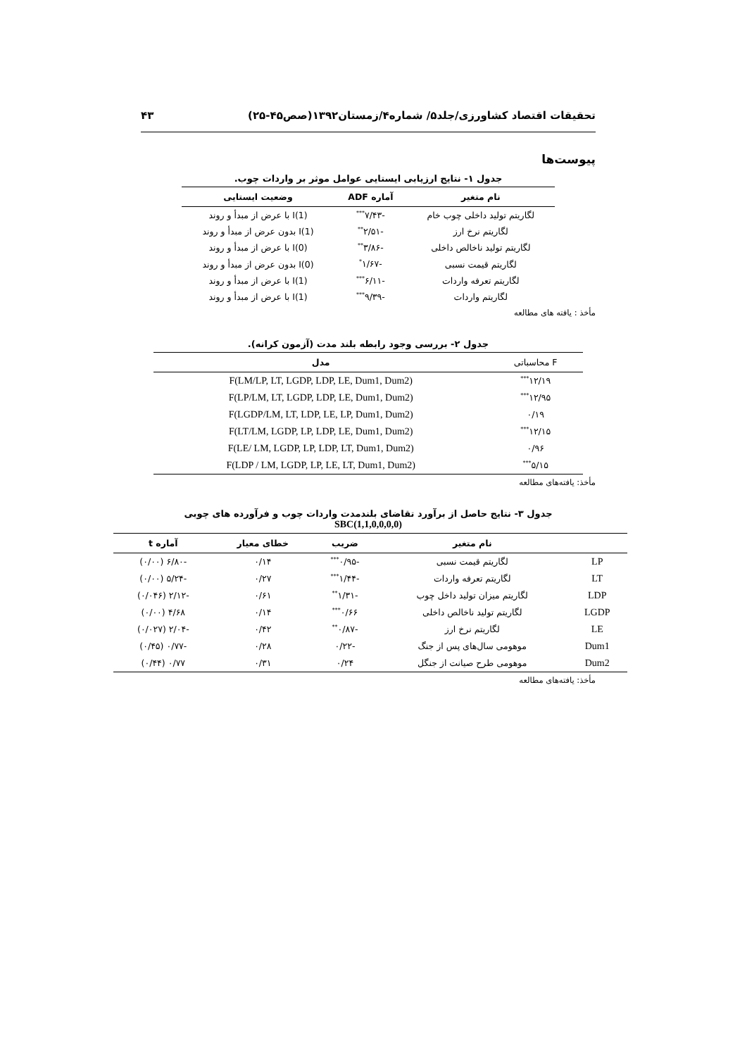تحقیقات اقتصاد کشاورزی/جلد۵/ شماره۴/زمستان۱۳۹۲(صص۴۵-۲۵) ۴۳
پیوست‌ها
جدول ۱- نتایج ارزیابی ایستایی عوامل موثر بر واردات چوب.
| نام متغیر | آماره ADF | وضعیت ایستایی |
| --- | --- | --- |
| لگاریتم تولید داخلی چوب خام | -۷/۴۳<sup>***</sup> | I(1) با عرض از مبدأ و روند |
| لگاریتم نرخ ارز | -۲/۵۱<sup>**</sup> | I(1) بدون عرض از مبدأ و روند |
| لگاریتم تولید ناخالص داخلی | -۳/۸۶<sup>**</sup> | I(0) با عرض از مبدأ و روند |
| لگاریتم قیمت نسبی | -۱/۶۷<sup>*</sup> | I(0) بدون عرض از مبدأ و روند |
| لگاریتم تعرفه واردات | -۶/۱۱<sup>***</sup> | I(1) با عرض از مبدأ و روند |
| لگاریتم واردات | -۹/۳۹<sup>***</sup> | I(1) با عرض از مبدأ و روند |
مأخذ : یافته های مطالعه
جدول ۲- بررسی وجود رابطه بلند مدت (آزمون کرانه).
| F محاسباتی | مدل |
| --- | --- |
| ۱۲/۱۹<sup>***</sup> | F(LM/LP, LT, LGDP, LDP, LE, Dum1, Dum2) |
| ۱۲/۹۵<sup>***</sup> | F(LP/LM, LT, LGDP, LDP, LE, Dum1, Dum2) |
| ۰/۱۹ | F(LGDP/LM, LT, LDP, LE, LP, Dum1, Dum2) |
| ۱۲/۱۵<sup>***</sup> | F(LT/LM, LGDP, LP, LDP, LE, Dum1, Dum2) |
| ۰/۹۶ | F(LE/ LM, LGDP, LP, LDP, LT, Dum1, Dum2) |
| ۵/۱۵<sup>***</sup> | F(LDP / LM, LGDP, LP, LE, LT, Dum1, Dum2) |
مأخذ: یافته‌های مطالعه
جدول ۳- نتایج حاصل از برآورد تقاضای بلندمدت واردات چوب و فرآورده های چوبی
SBC(1,1,0,0,0,0)
| | نام متغیر | ضریب | خطای معیار | آماره t |
| --- | --- | --- | --- | --- |
| LP | لگاریتم قیمت نسبی | -۰/۹۵<sup>***</sup> | ۰/۱۴ | -۶/۸۰ (۰/۰۰) |
| LT | لگاریتم تعرفه واردات | -۱/۴۴<sup>***</sup> | ۰/۲۷ | -۵/۲۴ (۰/۰۰) |
| LDP | لگاریتم میزان تولید داخل چوب | -۱/۳۱<sup>**</sup> | ۰/۶۱ | -۲/۱۲ (۰/۰۴۶) |
| LGDP | لگاریتم تولید ناخالص داخلی | ۰/۶۶<sup>***</sup> | ۰/۱۴ | ۴/۶۸ (۰/۰۰) |
| LE | لگاریتم نرخ ارز | -۰/۸۷<sup>**</sup> | ۰/۴۲ | -۲/۰۴ (۰/۰۲۷) |
| Dum1 | موهومی سال‌های پس از جنگ | -۰/۲۲ | ۰/۲۸ | -۰/۷۷ (۰/۴۵) |
| Dum2 | موهومی طرح صیانت از جنگل | ۰/۲۴ | ۰/۳۱ | ۰/۷۷ (۰/۴۴) |
مأخذ: یافته‌های مطالعه